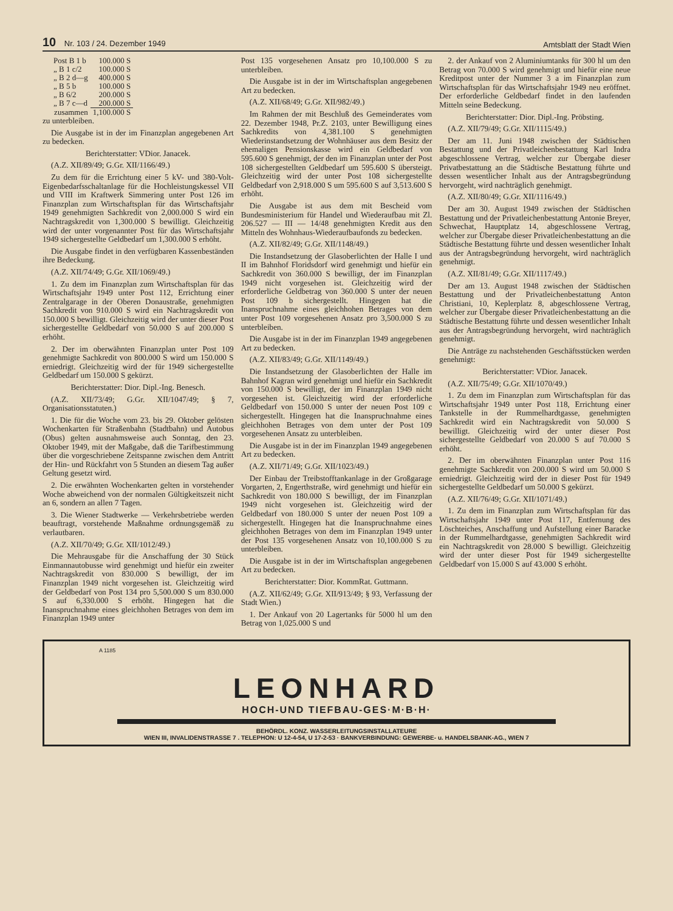10 Nr. 103 / 24. Dezember 1949 Amtsblatt der Stadt Wien
| Post B 1 b | 100.000 S |
| „ B 1 c/2 | 100.000 S |
| „ B 2 d—g | 400.000 S |
| „ B 5 b | 100.000 S |
| „ B 6/2 | 200.000 S |
| „ B 7 c—d | 200.000 S |
| zusammen | 1,100.000 S |
zu unterbleiben.
Die Ausgabe ist in der im Finanzplan angegebenen Art zu bedecken.
Berichterstatter: VDior. Janacek.
(A.Z. XII/89/49; G.Gr. XII/1166/49.)
Zu dem für die Errichtung einer 5 kV- und 380-Volt-Eigenbedarfsschaltanlage für die Hochleistungskessel VII und VIII im Kraftwerk Simmering unter Post 126 im Finanzplan zum Wirtschaftsplan für das Wirtschaftsjahr 1949 genehmigten Sachkredit von 2,000.000 S wird ein Nachtragskredit von 1,300.000 S bewilligt. Gleichzeitig wird der unter vorgenannter Post für das Wirtschaftsjahr 1949 sichergestellte Geldbedarf um 1,300.000 S erhöht.
Die Ausgabe findet in den verfügbaren Kassenbeständen ihre Bedeckung.
(A.Z. XII/74/49; G.Gr. XII/1069/49.)
1. Zu dem im Finanzplan zum Wirtschaftsplan für das Wirtschaftsjahr 1949 unter Post 112, Errichtung einer Zentralgarage in der Oberen Donaustraße, genehmigten Sachkredit von 910.000 S wird ein Nachtragskredit von 150.000 S bewilligt. Gleichzeitig wird der unter dieser Post sichergestellte Geldbedarf von 50.000 S auf 200.000 S erhöht.
2. Der im oberwähnten Finanzplan unter Post 109 genehmigte Sachkredit von 800.000 S wird um 150.000 S erniedrigt. Gleichzeitig wird der für 1949 sichergestellte Geldbedarf um 150.000 S gekürzt.
Berichterstatter: Dior. Dipl.-Ing. Benesch.
(A.Z. XII/73/49; G.Gr. XII/1047/49; § 7, Organisationsstatuten.)
1. Die für die Woche vom 23. bis 29. Oktober gelösten Wochenkarten für Straßenbahn (Stadtbahn) und Autobus (Obus) gelten ausnahmsweise auch Sonntag, den 23. Oktober 1949, mit der Maßgabe, daß die Tarifbestimmung über die vorgeschriebene Zeitspanne zwischen dem Antritt der Hin- und Rückfahrt von 5 Stunden an diesem Tag außer Geltung gesetzt wird.
2. Die erwähnten Wochenkarten gelten in vorstehender Woche abweichend von der normalen Gültigkeitszeit nicht an 6, sondern an allen 7 Tagen.
3. Die Wiener Stadtwerke — Verkehrsbetriebe werden beauftragt, vorstehende Maßnahme ordnungsgemäß zu verlautbaren.
(A.Z. XII/70/49; G.Gr. XII/1012/49.)
Die Mehrausgabe für die Anschaffung der 30 Stück Einmannautobusse wird genehmigt und hiefür ein zweiter Nachtragskredit von 830.000 S bewilligt, der im Finanzplan 1949 nicht vorgesehen ist. Gleichzeitig wird der Geldbedarf von Post 134 pro 5,500.000 S um 830.000 S auf 6,330.000 S erhöht. Hingegen hat die Inanspruchnahme eines gleichhohen Betrages von dem im Finanzplan 1949 unter
Post 135 vorgesehenen Ansatz pro 10,100.000 S zu unterbleiben.
Die Ausgabe ist in der im Wirtschaftsplan angegebenen Art zu bedecken.
(A.Z. XII/68/49; G.Gr. XII/982/49.)
Im Rahmen der mit Beschluß des Gemeinderates vom 22. Dezember 1948, Pr.Z. 2103, unter Bewilligung eines Sachkredits von 4,381.100 S genehmigten Wiederinstandsetzung der Wohnhäuser aus dem Besitz der ehemaligen Pensionskasse wird ein Geldbedarf von 595.600 S genehmigt, der den im Finanzplan unter der Post 108 sichergestellten Geldbedarf um 595.600 S übersteigt. Gleichzeitig wird der unter Post 108 sichergestellte Geldbedarf von 2,918.000 S um 595.600 S auf 3,513.600 S erhöht.
Die Ausgabe ist aus dem mit Bescheid vom Bundesministerium für Handel und Wiederaufbau mit Zl. 206.527 — III — 14/48 genehmigten Kredit aus den Mitteln des Wohnhaus-Wiederaufbaufonds zu bedecken.
(A.Z. XII/82/49; G.Gr. XII/1148/49.)
Die Instandsetzung der Glasoberlichten der Halle I und II im Bahnhof Floridsdorf wird genehmigt und hiefür ein Sachkredit von 360.000 S bewilligt, der im Finanzplan 1949 nicht vorgesehen ist. Gleichzeitig wird der erforderliche Geldbetrag von 360.000 S unter der neuen Post 109 b sichergestellt. Hingegen hat die Inanspruchnahme eines gleichhohen Betrages von dem unter Post 109 vorgesehenen Ansatz pro 3,500.000 S zu unterbleiben.
Die Ausgabe ist in der im Finanzplan 1949 angegebenen Art zu bedecken.
(A.Z. XII/83/49; G.Gr. XII/1149/49.)
Die Instandsetzung der Glasoberlichten der Halle im Bahnhof Kagran wird genehmigt und hiefür ein Sachkredit von 150.000 S bewilligt, der im Finanzplan 1949 nicht vorgesehen ist. Gleichzeitig wird der erforderliche Geldbedarf von 150.000 S unter der neuen Post 109 c sichergestellt. Hingegen hat die Inanspruchnahme eines gleichhohen Betrages von dem unter der Post 109 vorgesehenen Ansatz zu unterbleiben.
Die Ausgabe ist in der im Finanzplan 1949 angegebenen Art zu bedecken.
(A.Z. XII/71/49; G.Gr. XII/1023/49.)
Der Einbau der Treibstofftankanlage in der Großgarage Vorgarten, 2, Engerthstraße, wird genehmigt und hiefür ein Sachkredit von 180.000 S bewilligt, der im Finanzplan 1949 nicht vorgesehen ist. Gleichzeitig wird der Geldbedarf von 180.000 S unter der neuen Post 109 a sichergestellt. Hingegen hat die Inanspruchnahme eines gleichhohen Betrages von dem im Finanzplan 1949 unter der Post 135 vorgesehenen Ansatz von 10,100.000 S zu unterbleiben.
Die Ausgabe ist in der im Wirtschaftsplan angegebenen Art zu bedecken.
Berichterstatter: Dior. KommRat. Guttmann.
(A.Z. XII/62/49; G.Gr. XII/913/49; § 93, Verfassung der Stadt Wien.)
1. Der Ankauf von 20 Lagertanks für 5000 hl um den Betrag von 1,025.000 S und
2. der Ankauf von 2 Aluminiumtanks für 300 hl um den Betrag von 70.000 S wird genehmigt und hiefür eine neue Kreditpost unter der Nummer 3 a im Finanzplan zum Wirtschaftsplan für das Wirtschaftsjahr 1949 neu eröffnet. Der erforderliche Geldbedarf findet in den laufenden Mitteln seine Bedeckung.
Berichterstatter: Dior. Dipl.-Ing. Pröbsting.
(A.Z. XII/79/49; G.Gr. XII/1115/49.)
Der am 11. Juni 1948 zwischen der Städtischen Bestattung und der Privatleichenbestattung Karl Indra abgeschlossene Vertrag, welcher zur Übergabe dieser Privatbestattung an die Städtische Bestattung führte und dessen wesentlicher Inhalt aus der Antragsbegründung hervorgeht, wird nachträglich genehmigt.
(A.Z. XII/80/49; G.Gr. XII/1116/49.)
Der am 30. August 1949 zwischen der Städtischen Bestattung und der Privatleichenbestattung Antonie Breyer, Schwechat, Hauptplatz 14, abgeschlossene Vertrag, welcher zur Übergabe dieser Privatleichenbestattung an die Städtische Bestattung führte und dessen wesentlicher Inhalt aus der Antragsbegründung hervorgeht, wird nachträglich genehmigt.
(A.Z. XII/81/49; G.Gr. XII/1117/49.)
Der am 13. August 1948 zwischen der Städtischen Bestattung und der Privatleichenbestattung Anton Christiani, 10, Keplerplatz 8, abgeschlossene Vertrag, welcher zur Übergabe dieser Privatleichenbestattung an die Städtische Bestattung führte und dessen wesentlicher Inhalt aus der Antragsbegründung hervorgeht, wird nachträglich genehmigt.
Die Anträge zu nachstehenden Geschäftsstücken werden genehmigt:
Berichterstatter: VDior. Janacek.
(A.Z. XII/75/49; G.Gr. XII/1070/49.)
1. Zu dem im Finanzplan zum Wirtschaftsplan für das Wirtschaftsjahr 1949 unter Post 118, Errichtung einer Tankstelle in der Rummelhardtgasse, genehmigten Sachkredit wird ein Nachtragskredit von 50.000 S bewilligt. Gleichzeitig wird der unter dieser Post sichergestellte Geldbedarf von 20.000 S auf 70.000 S erhöht.
2. Der im oberwähnten Finanzplan unter Post 116 genehmigte Sachkredit von 200.000 S wird um 50.000 S erniedrigt. Gleichzeitig wird der in dieser Post für 1949 sichergestellte Geldbedarf um 50.000 S gekürzt.
(A.Z. XII/76/49; G.Gr. XII/1071/49.)
1. Zu dem im Finanzplan zum Wirtschaftsplan für das Wirtschaftsjahr 1949 unter Post 117, Entfernung des Löschteiches, Anschaffung und Aufstellung einer Baracke in der Rummelhardtgasse, genehmigten Sachkredit wird ein Nachtragskredit von 28.000 S bewilligt. Gleichzeitig wird der unter dieser Post für 1949 sichergestellte Geldbedarf von 15.000 S auf 43.000 S erhöht.
A 1185
LEONHARD
HOCH-UND TIEFBAU-GES·M·B·H·
BEHÖRDL. KONZ. WASSERLEITUNGSINSTALLATEURE
WIEN III, INVALIDENSTRASSE 7 . TELEPHON: U 12-4-54, U 17-2-53 · BANKVERBINDUNG: GEWERBE- u. HANDELSBANK-AG., WIEN 7